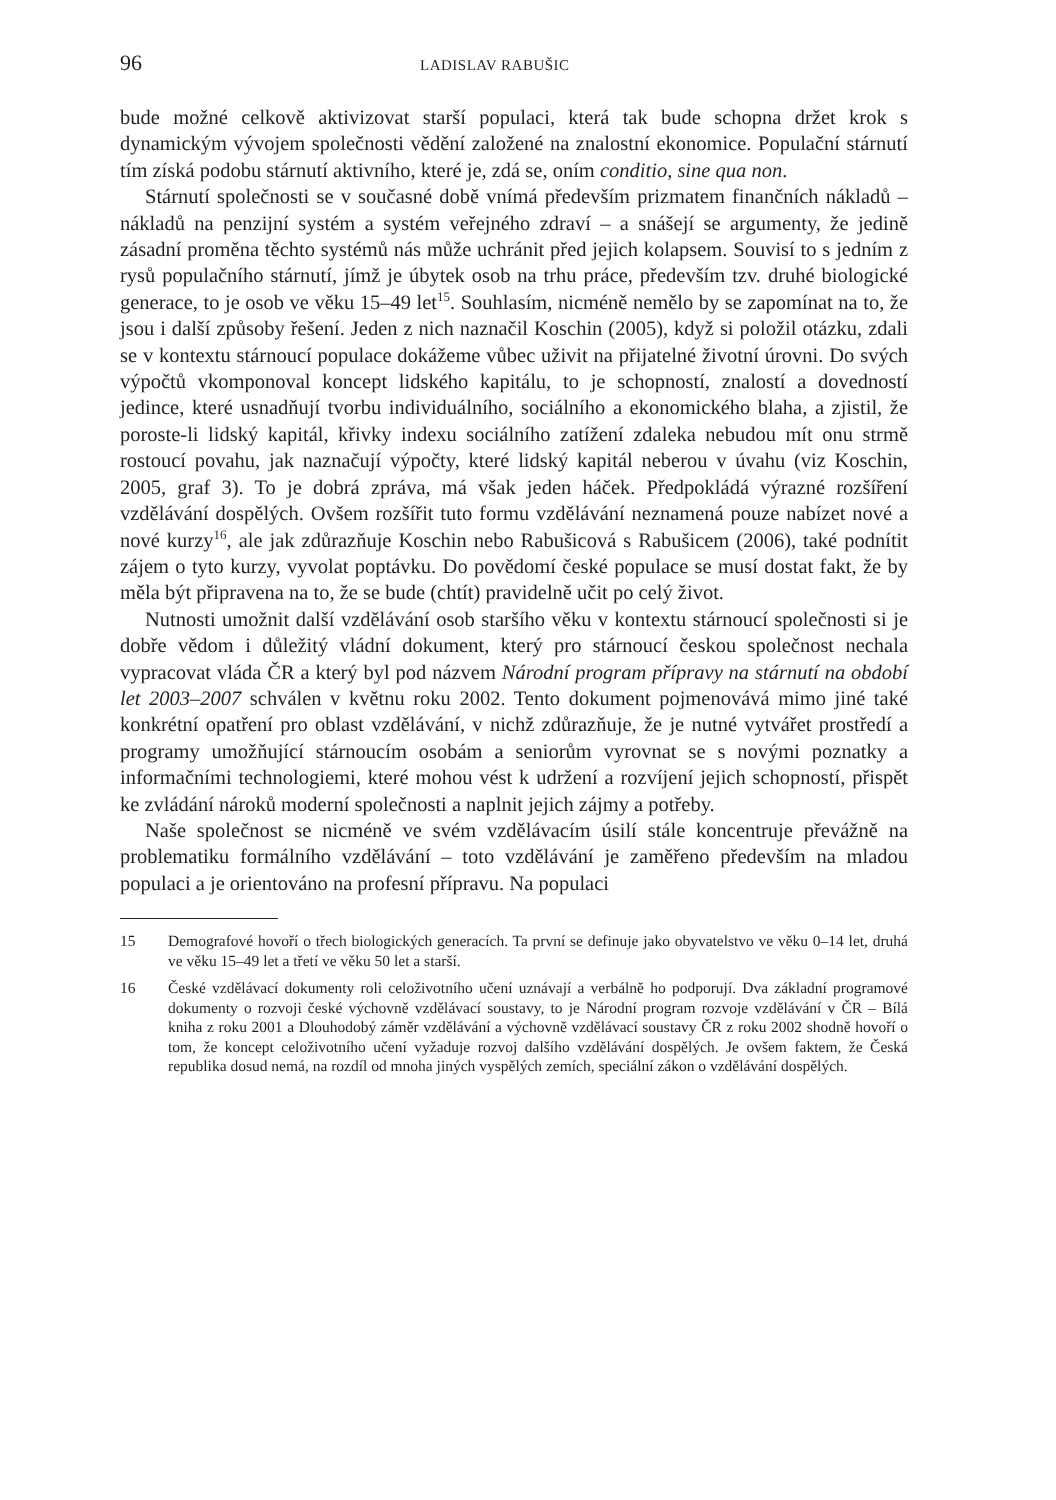96 LADISLAV RABUŠIC
bude možné celkově aktivizovat starší populaci, která tak bude schopna držet krok s dynamickým vývojem společnosti vědění založené na znalostní ekonomice. Populační stárnutí tím získá podobu stárnutí aktivního, které je, zdá se, oním conditio, sine qua non.
Stárnutí společnosti se v současné době vnímá především prizmatem finančních nákladů – nákladů na penzijní systém a systém veřejného zdraví – a snášejí se argumenty, že jedině zásadní proměna těchto systémů nás může uchránit před jejich kolapsem. Souvisí to s jedním z rysů populačního stárnutí, jímž je úbytek osob na trhu práce, především tzv. druhé biologické generace, to je osob ve věku 15–49 let<sup>15</sup>. Souhlasím, nicméně nemělo by se zapomínat na to, že jsou i další způsoby řešení. Jeden z nich naznačil Koschin (2005), když si položil otázku, zdali se v kontextu stárnoucí populace dokážeme vůbec uživit na přijatelné životní úrovni. Do svých výpočtů vkomponoval koncept lidského kapitálu, to je schopností, znalostí a dovedností jedince, které usnadňují tvorbu individuálního, sociálního a ekonomického blaha, a zjistil, že poroste-li lidský kapitál, křivky indexu sociálního zatížení zdaleka nebudou mít onu strmě rostoucí povahu, jak naznačují výpočty, které lidský kapitál neberou v úvahu (viz Koschin, 2005, graf 3). To je dobrá zpráva, má však jeden háček. Předpokládá výrazné rozšíření vzdělávání dospělých. Ovšem rozšířit tuto formu vzdělávání neznamená pouze nabízet nové a nové kurzy<sup>16</sup>, ale jak zdůrazňuje Koschin nebo Rabušicová s Rabušicem (2006), také podnítit zájem o tyto kurzy, vyvolat poptávku. Do povědomí české populace se musí dostat fakt, že by měla být připravena na to, že se bude (chtít) pravidelně učit po celý život.
Nutnosti umožnit další vzdělávání osob staršího věku v kontextu stárnoucí společnosti si je dobře vědom i důležitý vládní dokument, který pro stárnoucí českou společnost nechala vypracovat vláda ČR a který byl pod názvem Národní program přípravy na stárnutí na období let 2003–2007 schválen v květnu roku 2002. Tento dokument pojmenovává mimo jiné také konkrétní opatření pro oblast vzdělávání, v nichž zdůrazňuje, že je nutné vytvářet prostředí a programy umožňující stárnoucím osobám a seniorům vyrovnat se s novými poznatky a informačními technologiemi, které mohou vést k udržení a rozvíjení jejich schopností, přispět ke zvládání nároků moderní společnosti a naplnit jejich zájmy a potřeby.
Naše společnost se nicméně ve svém vzdělávacím úsilí stále koncentruje převážně na problematiku formálního vzdělávání – toto vzdělávání je zaměřeno především na mladou populaci a je orientováno na profesní přípravu. Na populaci
15 Demografové hovoří o třech biologických generacích. Ta první se definuje jako obyvatelstvo ve věku 0–14 let, druhá ve věku 15–49 let a třetí ve věku 50 let a starší.
16 České vzdělávací dokumenty roli celoživotního učení uznávají a verbálně ho podporují. Dva základní programové dokumenty o rozvoji české výchovně vzdělávací soustavy, to je Národní program rozvoje vzdělávání v ČR – Bílá kniha z roku 2001 a Dlouhodobý záměr vzdělávání a výchovně vzdělávací soustavy ČR z roku 2002 shodně hovoří o tom, že koncept celoživotního učení vyžaduje rozvoj dalšího vzdělávání dospělých. Je ovšem faktem, že Česká republika dosud nemá, na rozdíl od mnoha jiných vyspělých zemích, speciální zákon o vzdělávání dospělých.